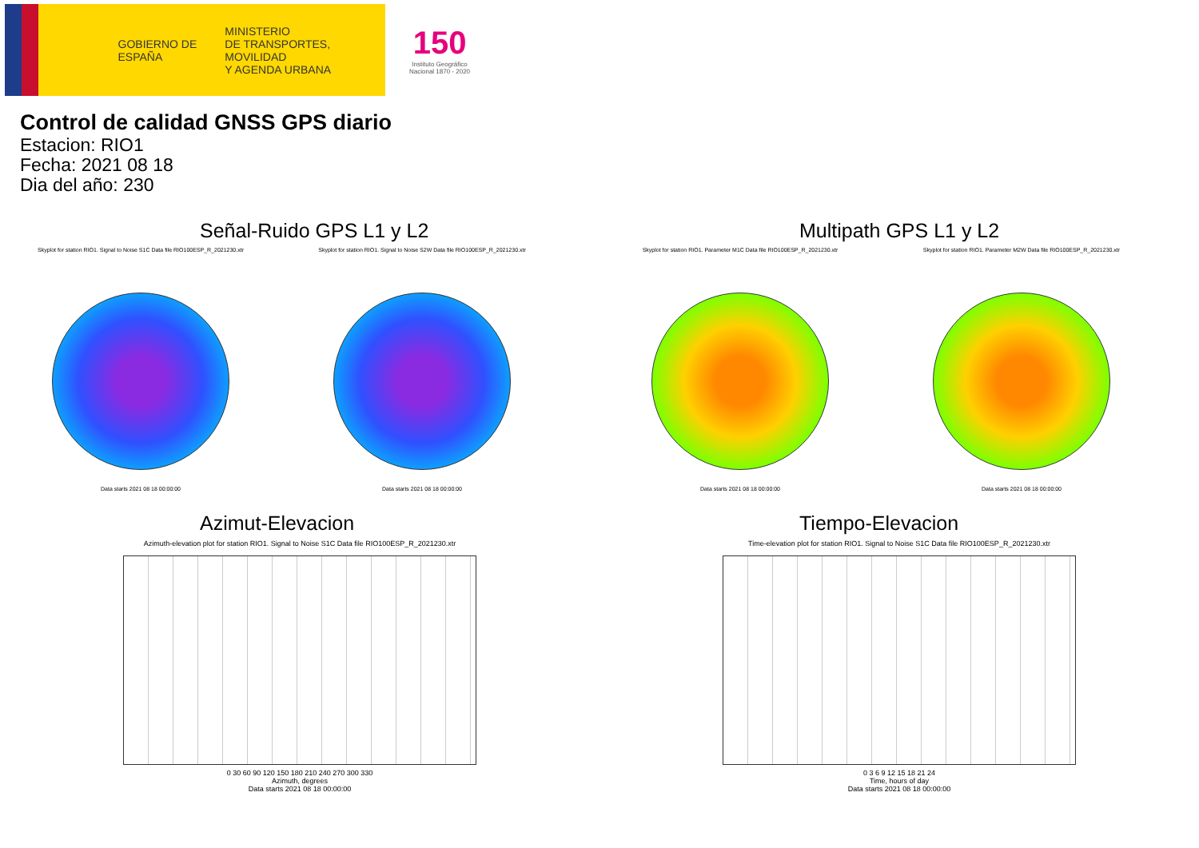GOBIERNO DE ESPAÑA
MINISTERIO
DE TRANSPORTES, MOVILIDAD
Y AGENDA URBANA
150
Instituto Geográfico
Nacional 1870 - 2020
Control de calidad GNSS GPS diario
Estacion: RIO1
Fecha: 2021 08 18
Dia del año: 230
Señal-Ruido GPS L1 y L2
Skyplot for station RIO1. Signal to Noise S1C Data file RIO100ESP_R_2021230.xtr
Data starts 2021 08 18 00:00:00
Skyplot for station RIO1. Signal to Noise S2W Data file RIO100ESP_R_2021230.xtr
Data starts 2021 08 18 00:00:00
Multipath GPS L1 y L2
Skyplot for station RIO1. Parameter M1C Data file RIO100ESP_R_2021230.xtr
Data starts 2021 08 18 00:00:00
Skyplot for station RIO1. Parameter M2W Data file RIO100ESP_R_2021230.xtr
Data starts 2021 08 18 00:00:00
Azimut-Elevacion
Azimuth-elevation plot for station RIO1. Signal to Noise S1C Data file RIO100ESP_R_2021230.xtr
0 30 60 90 120 150 180 210 240 270 300 330
Azimuth, degrees
Data starts 2021 08 18 00:00:00
Tiempo-Elevacion
Time-elevation plot for station RIO1. Signal to Noise S1C Data file RIO100ESP_R_2021230.xtr
0 3 6 9 12 15 18 21 24
Time, hours of day
Data starts 2021 08 18 00:00:00